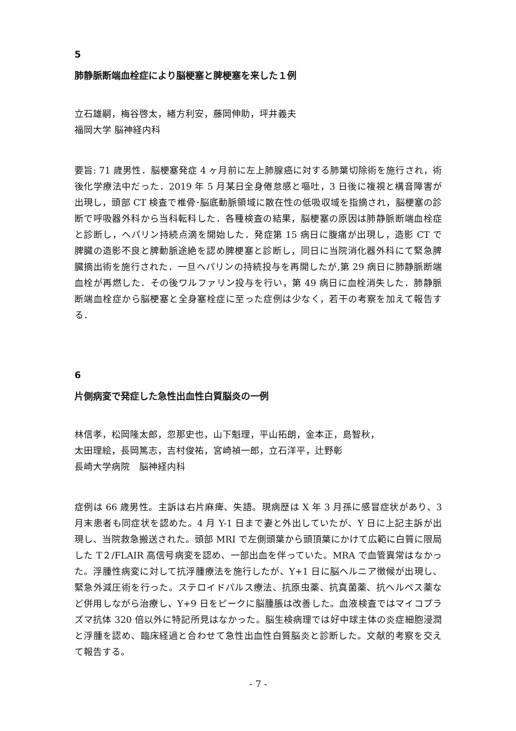5
肺静脈断端血栓症により脳梗塞と脾梗塞を来した１例
立石雄嗣，梅谷啓太，緒方利安，藤岡伸助，坪井義夫
福岡大学 脳神経内科
要旨: 71 歳男性．脳梗塞発症 4 ヶ月前に左上肺腺癌に対する肺葉切除術を施行され，術後化学療法中だった．2019 年 5 月某日全身倦怠感と嘔吐，3 日後に複視と構音障害が出現し，頭部 CT 検査で椎骨･脳底動脈領域に散在性の低吸収域を指摘され，脳梗塞の診断で呼吸器外科から当科転科した．各種検査の結果，脳梗塞の原因は肺静脈断端血栓症と診断し，ヘパリン持続点滴を開始した．発症第 15 病日に腹痛が出現し，造影 CT で脾臓の造影不良と脾動脈途絶を認め脾梗塞と診断し，同日に当院消化器外科にて緊急脾臓摘出術を施行された．一旦ヘパリンの持続投与を再開したが,第 29 病日に肺静脈断端血栓が再燃した．その後ワルファリン投与を行い，第 49 病日に血栓消失した．肺静脈断端血栓症から脳梗塞と全身塞栓症に至った症例は少なく，若干の考察を加えて報告する．
6
片側病変で発症した急性出血性白質脳炎の一例
林信孝，松岡隆太郎，忽那史也，山下魁理，平山拓朗，金本正，島智秋，
太田理絵，長岡篤志，吉村俊祐，宮崎禎一郎，立石洋平，辻野彰
長崎大学病院　脳神経内科
症例は 66 歳男性。主訴は右片麻痺、失語。現病歴は X 年 3 月孫に感冒症状があり、3 月末患者も同症状を認めた。4 月 Y-1 日まで妻と外出していたが、Y 日に上記主訴が出現し、当院救急搬送された。頭部 MRI で左側頭葉から頭頂葉にかけて広範に白質に限局した T２/FLAIR 高信号病変を認め、一部出血を伴っていた。MRA で血管異常はなかった。浮腫性病変に対して抗浮腫療法を施行したが、Y+1 日に脳ヘルニア徴候が出現し、緊急外減圧術を行った。ステロイドパルス療法、抗原虫薬、抗真菌薬、抗ヘルペス薬など併用しながら治療し、Y+9 日をピークに脳腫脹は改善した。血液検査ではマイコプラズマ抗体 320 倍以外に特記所見はなかった。脳生検病理では好中球主体の炎症細胞浸潤と浮腫を認め、臨床経過と合わせて急性出血性白質脳炎と診断した。文献的考察を交えて報告する。
- 7 -